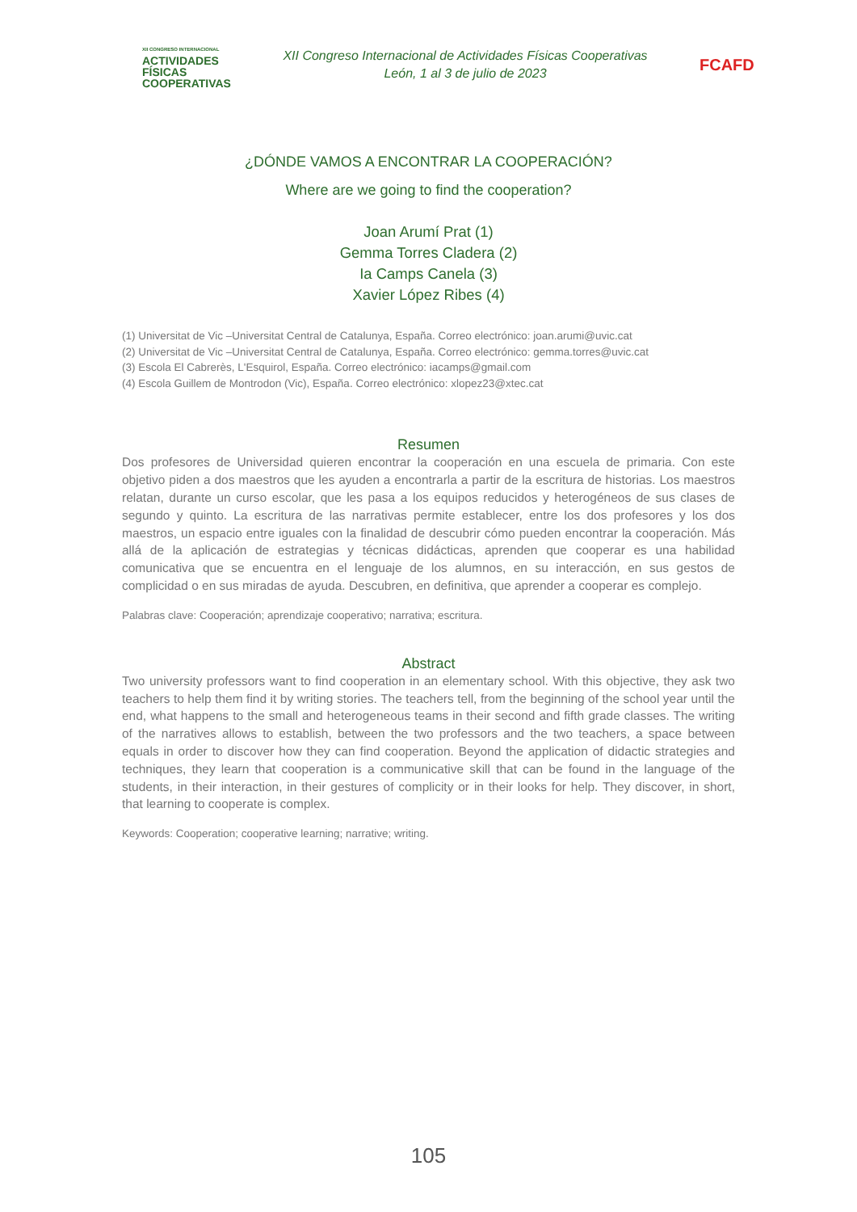XII CONGRESO INTERNACIONAL
ACTIVIDADES
FÍSICAS
COOPERATIVAS
XII Congreso Internacional de Actividades Físicas Cooperativas
León, 1 al 3 de julio de 2023
FCAFD
¿DÓNDE VAMOS A ENCONTRAR LA COOPERACIÓN?
Where are we going to find the cooperation?
Joan Arumí Prat (1)
Gemma Torres Cladera (2)
Ia Camps Canela (3)
Xavier López Ribes (4)
(1) Universitat de Vic –Universitat Central de Catalunya, España. Correo electrónico: joan.arumi@uvic.cat
(2) Universitat de Vic –Universitat Central de Catalunya, España. Correo electrónico: gemma.torres@uvic.cat
(3) Escola El Cabrerès, L'Esquirol, España. Correo electrónico: iacamps@gmail.com
(4) Escola Guillem de Montrodon (Vic), España. Correo electrónico: xlopez23@xtec.cat
Resumen
Dos profesores de Universidad quieren encontrar la cooperación en una escuela de primaria. Con este objetivo piden a dos maestros que les ayuden a encontrarla a partir de la escritura de historias. Los maestros relatan, durante un curso escolar, que les pasa a los equipos reducidos y heterogéneos de sus clases de segundo y quinto. La escritura de las narrativas permite establecer, entre los dos profesores y los dos maestros, un espacio entre iguales con la finalidad de descubrir cómo pueden encontrar la cooperación. Más allá de la aplicación de estrategias y técnicas didácticas, aprenden que cooperar es una habilidad comunicativa que se encuentra en el lenguaje de los alumnos, en su interacción, en sus gestos de complicidad o en sus miradas de ayuda. Descubren, en definitiva, que aprender a cooperar es complejo.
Palabras clave: Cooperación; aprendizaje cooperativo; narrativa; escritura.
Abstract
Two university professors want to find cooperation in an elementary school. With this objective, they ask two teachers to help them find it by writing stories. The teachers tell, from the beginning of the school year until the end, what happens to the small and heterogeneous teams in their second and fifth grade classes. The writing of the narratives allows to establish, between the two professors and the two teachers, a space between equals in order to discover how they can find cooperation. Beyond the application of didactic strategies and techniques, they learn that cooperation is a communicative skill that can be found in the language of the students, in their interaction, in their gestures of complicity or in their looks for help. They discover, in short, that learning to cooperate is complex.
Keywords: Cooperation; cooperative learning; narrative; writing.
105